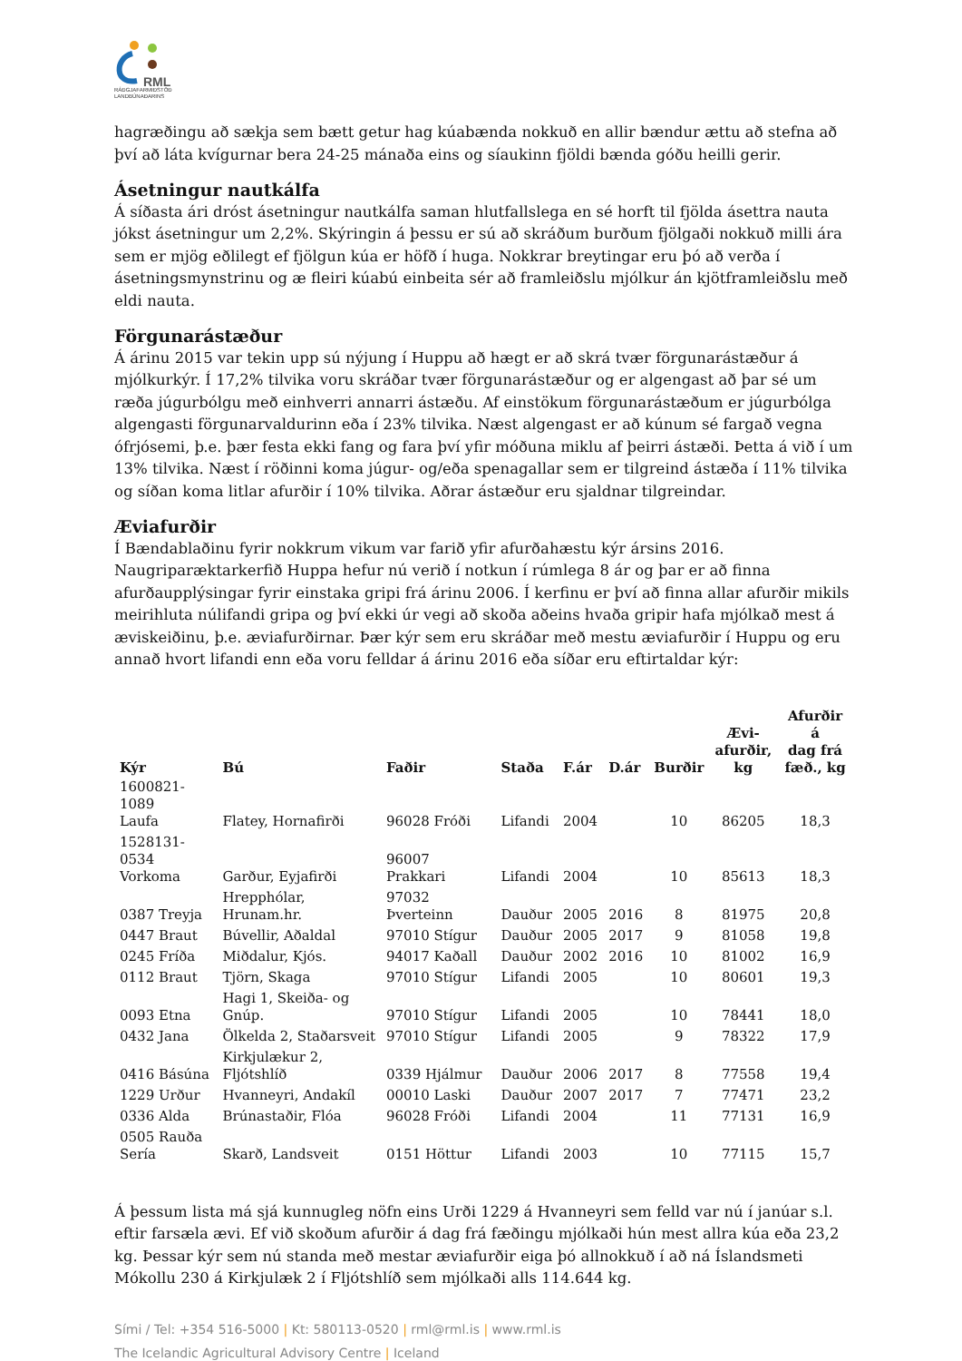RML
RÁÐGJAFARMIÐSTÖÐ
LANDBÚNAÐARINS
hagræðingu að sækja sem bætt getur hag kúabænda nokkuð en allir bændur ættu að stefna að því að láta kvígurnar bera 24-25 mánaða eins og síaukinn fjöldi bænda góðu heilli gerir.
Ásetningur nautkálfa
Á síðasta ári dróst ásetningur nautkálfa saman hlutfallslega en sé horft til fjölda ásettra nauta jókst ásetningur um 2,2%. Skýringin á þessu er sú að skráðum burðum fjölgaði nokkuð milli ára sem er mjög eðlilegt ef fjölgun kúa er höfð í huga. Nokkrar breytingar eru þó að verða í ásetningsmynstrinu og æ fleiri kúabú einbeita sér að framleiðslu mjólkur án kjötframleiðslu með eldi nauta.
Förgunarástæður
Á árinu 2015 var tekin upp sú nýjung í Huppu að hægt er að skrá tvær förgunarástæður á mjólkurkýr. Í 17,2% tilvika voru skráðar tvær förgunarástæður og er algengast að þar sé um ræða júgurbólgu með einhverri annarri ástæðu. Af einstökum förgunarástæðum er júgurbólga algengasti förgunarvaldurinn eða í 23% tilvika. Næst algengast er að kúnum sé fargað vegna ófrjósemi, þ.e. þær festa ekki fang og fara því yfir móðuna miklu af þeirri ástæði. Þetta á við í um 13% tilvika. Næst í röðinni koma júgur- og/eða spenagallar sem er tilgreind ástæða í 11% tilvika og síðan koma litlar afurðir í 10% tilvika. Aðrar ástæður eru sjaldnar tilgreindar.
Æviafurðir
Í Bændablaðinu fyrir nokkrum vikum var farið yfir afurðahæstu kýr ársins 2016. Naugriparæktarkerfið Huppa hefur nú verið í notkun í rúmlega 8 ár og þar er að finna afurðaupplýsingar fyrir einstaka gripi frá árinu 2006. Í kerfinu er því að finna allar afurðir mikils meirihluta núlifandi gripa og því ekki úr vegi að skoða aðeins hvaða gripir hafa mjólkað mest á æviskeiðinu, þ.e. æviafurðirnar. Þær kýr sem eru skráðar með mestu æviafurðir í Huppu og eru annað hvort lifandi enn eða voru felldar á árinu 2016 eða síðar eru eftirtaldar kýr:
| Kýr | Bú | Faðir | Staða | F.ár | D.ár | Burðir | Ævi- afurðir, kg | Afurðir á dag frá fæð., kg |
| --- | --- | --- | --- | --- | --- | --- | --- | --- |
| 1600821-1089 Laufa | Flatey, Hornafirði | 96028 Fróði | Lifandi | 2004 | | 10 | 86205 | 18,3 |
| 1528131-0534 Vorkoma | Garður, Eyjafirði | 96007 Prakkari | Lifandi | 2004 | | 10 | 85613 | 18,3 |
| 0387 Treyja | Hrepphólar, Hrunam.hr. | 97032 Þverteinn | Dauður | 2005 | 2016 | 8 | 81975 | 20,8 |
| 0447 Braut | Búvellir, Aðaldal | 97010 Stígur | Dauður | 2005 | 2017 | 9 | 81058 | 19,8 |
| 0245 Fríða | Miðdalur, Kjós. | 94017 Kaðall | Dauður | 2002 | 2016 | 10 | 81002 | 16,9 |
| 0112 Braut | Tjörn, Skaga | 97010 Stígur | Lifandi | 2005 | | 10 | 80601 | 19,3 |
| 0093 Etna | Hagi 1, Skeiða- og Gnúp. | 97010 Stígur | Lifandi | 2005 | | 10 | 78441 | 18,0 |
| 0432 Jana | Ölkelda 2, Staðarsveit | 97010 Stígur | Lifandi | 2005 | | 9 | 78322 | 17,9 |
| 0416 Básúna | Kirkjulækur 2, Fljótshlíð | 0339 Hjálmur | Dauður | 2006 | 2017 | 8 | 77558 | 19,4 |
| 1229 Urður | Hvanneyri, Andakíl | 00010 Laski | Dauður | 2007 | 2017 | 7 | 77471 | 23,2 |
| 0336 Alda | Brúnastaðir, Flóa | 96028 Fróði | Lifandi | 2004 | | 11 | 77131 | 16,9 |
| 0505 Rauða Sería | Skarð, Landsveit | 0151 Höttur | Lifandi | 2003 | | 10 | 77115 | 15,7 |
Á þessum lista má sjá kunnugleg nöfn eins Urði 1229 á Hvanneyri sem felld var nú í janúar s.l. eftir farsæla ævi. Ef við skoðum afurðir á dag frá fæðingu mjólkaði hún mest allra kúa eða 23,2 kg. Þessar kýr sem nú standa með mestar æviafurðir eiga þó allnokkuð í að ná Íslandsmeti Mókollu 230 á Kirkjulæk 2 í Fljótshlíð sem mjólkaði alls 114.644 kg.
Sími / Tel: +354 516-5000 | Kt: 580113-0520 | rml@rml.is | www.rml.is
The Icelandic Agricultural Advisory Centre | Iceland